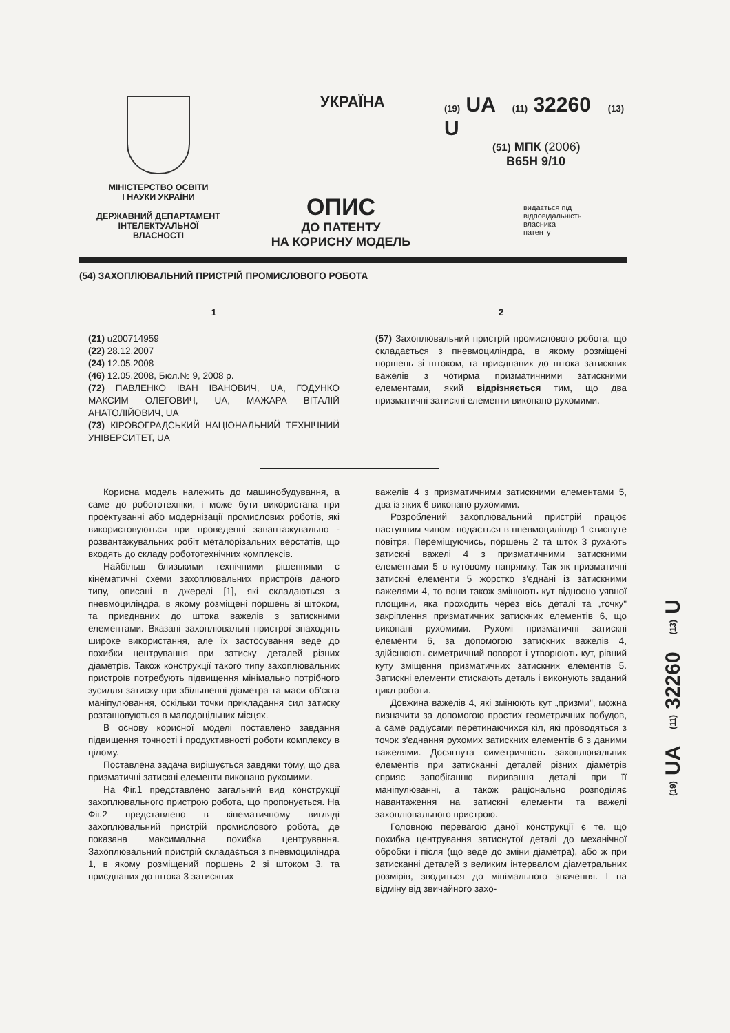МІНІСТЕРСТВО ОСВІТИ
І НАУКИ УКРАЇНИ
ДЕРЖАВНИЙ ДЕПАРТАМЕНТ
ІНТЕЛЕКТУАЛЬНОЇ
ВЛАСНОСТІ
УКРАЇНА
ОПИС
ДО ПАТЕНТУ
НА КОРИСНУ МОДЕЛЬ
(19) UA (11) 32260 (13) U
(51) МПК (2006)
B65H 9/10
видається під
відповідальність
власника
патенту
(54) ЗАХОПЛЮВАЛЬНИЙ ПРИСТРІЙ ПРОМИСЛОВОГО РОБОТА
1
(21) u200714959
(22) 28.12.2007
(24) 12.05.2008
(46) 12.05.2008, Бюл.№ 9, 2008 р.
(72) ПАВЛЕНКО ІВАН ІВАНОВИЧ, UA, ГОДУНКО МАКСИМ ОЛЕГОВИЧ, UA, МАЖАРА ВІТАЛІЙ АНАТОЛІЙОВИЧ, UA
(73) КІРОВОГРАДСЬКИЙ НАЦІОНАЛЬНИЙ ТЕХНІЧНИЙ УНІВЕРСИТЕТ, UA
2
(57) Захоплювальний пристрій промислового робота, що складається з пневмоциліндра, в якому розміщені поршень зі штоком, та приєднаних до штока затискних важелів з чотирма призматичними затискними елементами, який відрізняється тим, що два призматичні затискні елементи виконано рухомими.
Корисна модель належить до машинобудування, а саме до робототехніки, і може бути використана при проектуванні або модернізації промислових роботів, які використовуються при проведенні завантажувально - розвантажувальних робіт металорізальних верстатів, що входять до складу робототехнічних комплексів.
Найбільш близькими технічними рішеннями є кінематичні схеми захоплювальних пристроїв даного типу, описані в джерелі [1], які складаються з пневмоциліндра, в якому розміщені поршень зі штоком, та приєднаних до штока важелів з затискними елементами. Вказані захоплювальні пристрої знаходять широке використання, але їх застосування веде до похибки центрування при затиску деталей різних діаметрів. Також конструкції такого типу захоплювальних пристроїв потребують підвищення мінімально потрібного зусилля затиску при збільшенні діаметра та маси об'єкта маніпулювання, оскільки точки прикладання сил затиску розташовуються в малодоцільних місцях.
В основу корисної моделі поставлено завдання підвищення точності і продуктивності роботи комплексу в цілому.
Поставлена задача вирішується завдяки тому, що два призматичні затискні елементи виконано рухомими.
На Фіг.1 представлено загальний вид конструкції захоплювального пристрою робота, що пропонується. На Фіг.2 представлено в кінематичному вигляді захоплювальний пристрій промислового робота, де показана максимальна похибка центрування. Захоплювальний пристрій складається з пневмоциліндра 1, в якому розміщений поршень 2 зі штоком 3, та приєднаних до штока 3 затискних
важелів 4 з призматичними затискними елементами 5, два із яких 6 виконано рухомими.
Розроблений захоплювальний пристрій працює наступним чином: подається в пневмоциліндр 1 стиснуте повітря. Переміщуючись, поршень 2 та шток 3 рухають затискні важелі 4 з призматичними затискними елементами 5 в кутовому напрямку. Так як призматичні затискні елементи 5 жорстко з'єднані із затискними важелями 4, то вони також змінюють кут відносно уявної площини, яка проходить через вісь деталі та „точку" закріплення призматичних затискних елементів 6, що виконані рухомими. Рухомі призматичні затискні елементи 6, за допомогою затискних важелів 4, здійснюють симетричний поворот і утворюють кут, рівний куту зміщення призматичних затискних елементів 5. Затискні елементи стискають деталь і виконують заданий цикл роботи.
Довжина важелів 4, які змінюють кут „призми", можна визначити за допомогою простих геометричних побудов, а саме радіусами перетинаючихся кіл, які проводяться з точок з'єднання рухомих затискних елементів 6 з даними важелями. Досягнута симетричність захоплювальних елементів при затисканні деталей різних діаметрів сприяє запобіганню виривання деталі при її маніпулюванні, а також раціонально розподіляє навантаження на затискні елементи та важелі захоплювального пристрою.
Головною перевагою даної конструкції є те, що похибка центрування затиснутої деталі до механічної обробки і після (що веде до зміни діаметра), або ж при затисканні деталей з великим інтервалом діаметральних розмірів, зводиться до мінімального значення. І на відміну від звичайного захо-
(19) UA (11) 32260 (13) U